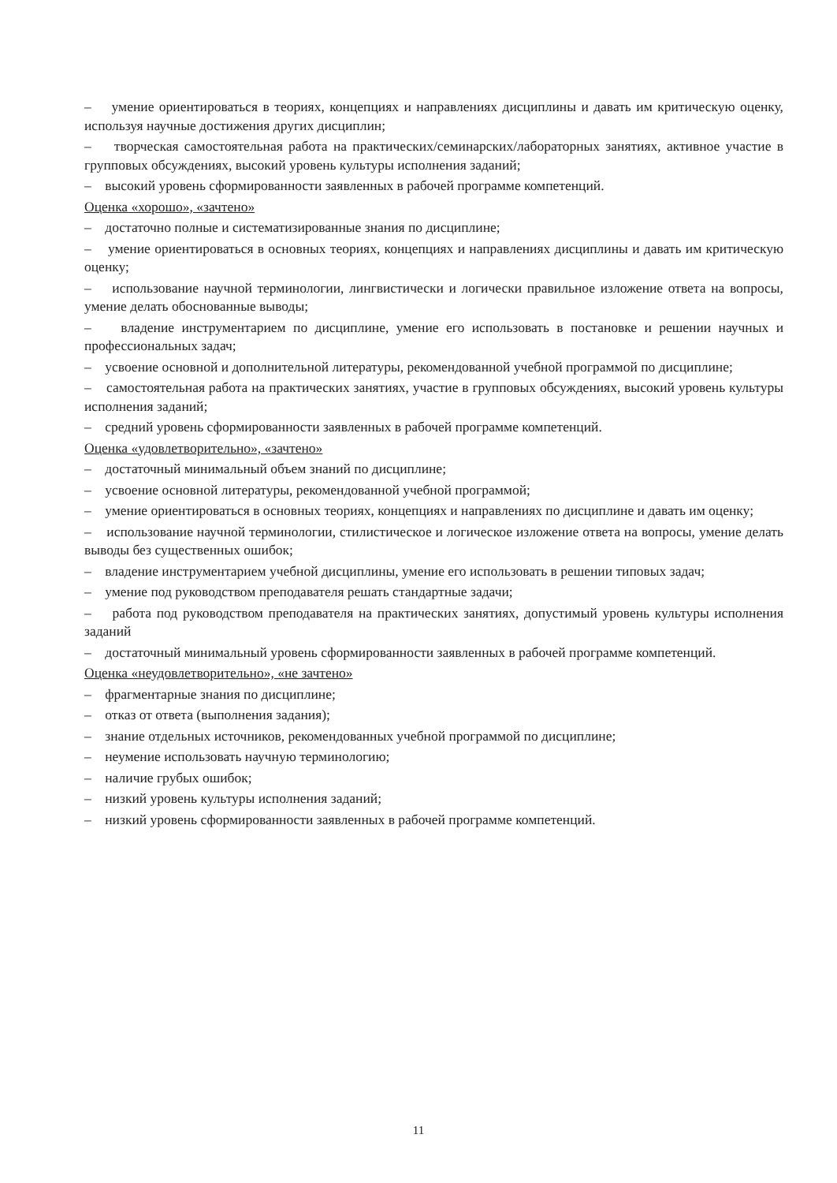– умение ориентироваться в теориях, концепциях и направлениях дисциплины и давать им критическую оценку, используя научные достижения других дисциплин;
– творческая самостоятельная работа на практических/семинарских/лабораторных занятиях, активное участие в групповых обсуждениях, высокий уровень культуры исполнения заданий;
– высокий уровень сформированности заявленных в рабочей программе компетенций.
Оценка «хорошо», «зачтено»
– достаточно полные и систематизированные знания по дисциплине;
– умение ориентироваться в основных теориях, концепциях и направлениях дисциплины и давать им критическую оценку;
– использование научной терминологии, лингвистически и логически правильное изложение ответа на вопросы, умение делать обоснованные выводы;
– владение инструментарием по дисциплине, умение его использовать в постановке и решении научных и профессиональных задач;
– усвоение основной и дополнительной литературы, рекомендованной учебной программой по дисциплине;
– самостоятельная работа на практических занятиях, участие в групповых обсуждениях, высокий уровень культуры исполнения заданий;
– средний уровень сформированности заявленных в рабочей программе компетенций.
Оценка «удовлетворительно», «зачтено»
– достаточный минимальный объем знаний по дисциплине;
– усвоение основной литературы, рекомендованной учебной программой;
– умение ориентироваться в основных теориях, концепциях и направлениях по дисциплине и давать им оценку;
– использование научной терминологии, стилистическое и логическое изложение ответа на вопросы, умение делать выводы без существенных ошибок;
– владение инструментарием учебной дисциплины, умение его использовать в решении типовых задач;
– умение под руководством преподавателя решать стандартные задачи;
– работа под руководством преподавателя на практических занятиях, допустимый уровень культуры исполнения заданий
– достаточный минимальный уровень сформированности заявленных в рабочей программе компетенций.
Оценка «неудовлетворительно», «не зачтено»
– фрагментарные знания по дисциплине;
– отказ от ответа (выполнения задания);
– знание отдельных источников, рекомендованных учебной программой по дисциплине;
– неумение использовать научную терминологию;
– наличие грубых ошибок;
– низкий уровень культуры исполнения заданий;
– низкий уровень сформированности заявленных в рабочей программе компетенций.
11